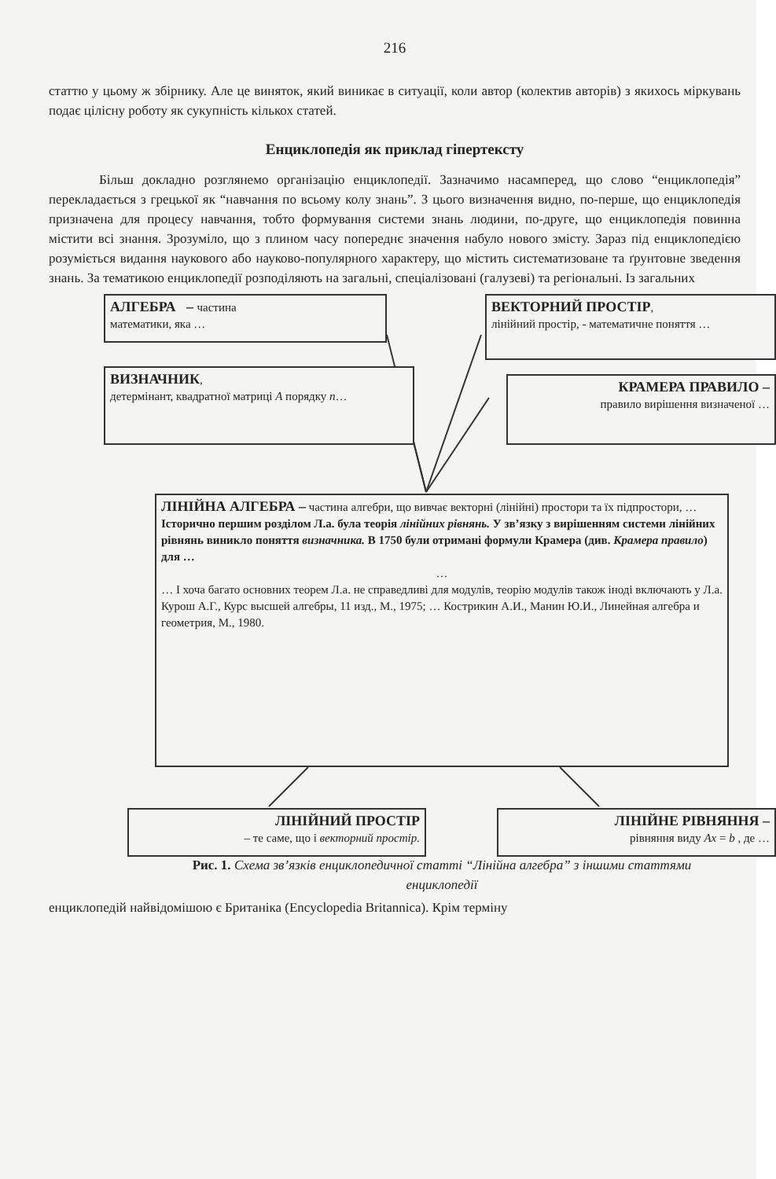216
статтю у цьому ж збірнику. Але це виняток, який виникає в ситуації, коли автор (колектив авторів) з якихось міркувань подає цілісну роботу як сукупність кількох статей.
Енциклопедія як приклад гіпертексту
Більш докладно розглянемо організацію енциклопедії. Зазначимо насамперед, що слово “енциклопедія” перекладається з грецької як “навчання по всьому колу знань”. З цього визначення видно, по-перше, що енциклопедія призначена для процесу навчання, тобто формування системи знань людини, по-друге, що енциклопедія повинна містити всі знання. Зрозуміло, що з плином часу попереднє значення набуло нового змісту. Зараз під енциклопедією розуміється видання наукового або науково-популярного характеру, що містить систематизоване та ґрунтовне зведення знань. За тематикою енциклопедії розподіляють на загальні, спеціалізовані (галузеві) та регіональні. Із загальних
АЛГЕБРА – частина
математики, яка …
ВЕКТОРНИЙ ПРОСТІР,
лінійний простір, - математичне поняття …
ВИЗНАЧНИК,
детермінант, квадратної матриці A порядку n…
КРАМЕРА ПРАВИЛО –
правило вирішення визначеної …
ЛІНІЙНА АЛГЕБРА – частина алгебри, що вивчає векторні (лінійні) простори та їх підпростори, …
Історично першим розділом Л.а. була теорія лінійних рівнянь. У зв’язку з вирішенням системи лінійних рівнянь виникло поняття визначника. В 1750 були отримані формули Крамера (див. Крамера правило) для …
…
… І хоча багато основних теорем Л.а. не справедливі для модулів, теорію модулів також іноді включають у Л.а.
Курош А.Г., Курс высшей алгебры, 11 изд., М., 1975; … Кострикин А.И., Манин Ю.И., Линейная алгебра и геометрия, М., 1980.
ЛІНІЙНИЙ ПРОСТІР
– те саме, що і векторний простір.
ЛІНІЙНЕ РІВНЯННЯ –
рівняння виду Ax = b , де …
Рис. 1. Схема зв’язків енциклопедичної статті “Лінійна алгебра” з іншими статтями енциклопедії
енциклопедій найвідомішою є Британіка (Encyclopedia Britannica). Крім терміну